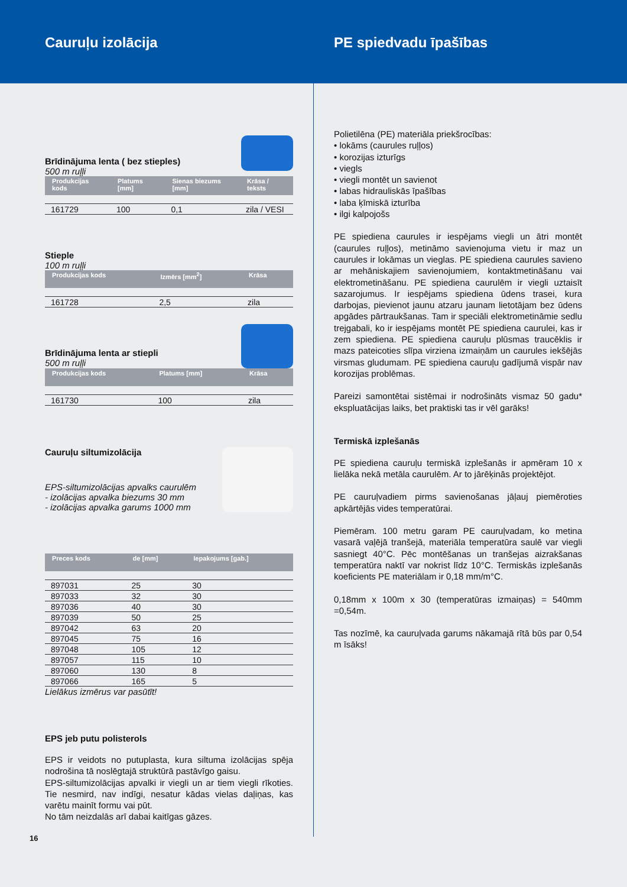Cauruļu izolācija PE spiedvadu īpašības
Brīdinājuma lenta ( bez stieples)
500 m ruļļi
| Produkcijas kods | Platums [mm] | Sienas biezums [mm] | Krāsa / teksts |
| --- | --- | --- | --- |
| 161729 | 100 | 0,1 | zila / VESI |
Stieple
100 m ruļļi
| Produkcijas kods | Izmērs [mm<sup>2</sup>] | Krāsa |
| --- | --- | --- |
| 161728 | 2,5 | zila |
Brīdinājuma lenta ar stiepli
500 m ruļļi
| Produkcijas kods | Platums [mm] | Krāsa |
| --- | --- | --- |
| 161730 | 100 | zila |
Cauruļu siltumizolācija
EPS-siltumizolācijas apvalks caurulēm
- izolācijas apvalka biezums 30 mm
- izolācijas apvalka garums 1000 mm
| Preces kods | de [mm] | Iepakojums [gab.] |
| --- | --- | --- |
| 897031 | 25 | 30 |
| 897033 | 32 | 30 |
| 897036 | 40 | 30 |
| 897039 | 50 | 25 |
| 897042 | 63 | 20 |
| 897045 | 75 | 16 |
| 897048 | 105 | 12 |
| 897057 | 115 | 10 |
| 897060 | 130 | 8 |
| 897066 | 165 | 5 |
Lielākus izmērus var pasūtīt!
EPS jeb putu polisterols
EPS ir veidots no putuplasta, kura siltuma izolācijas spēja nodrošina tā noslēgtajā struktūrā pastāvīgo gaisu.
EPS-siltumizolācijas apvalki ir viegli un ar tiem viegli rīkoties. Tie nesmird, nav indīgi, nesatur kādas vielas daļiņas, kas varētu mainīt formu vai pūt.
No tām neizdalās arī dabai kaitīgas gāzes.
16
Polietilēna (PE) materiāla priekšrocības:
• lokāms (caurules ruļļos)
• korozijas izturīgs
• viegls
• viegli montēt un savienot
• labas hidrauliskās īpašības
• laba ķīmiskā izturība
• ilgi kalpojošs
PE spiediena caurules ir iespējams viegli un ātri montēt (caurules ruļļos), metināmo savienojuma vietu ir maz un caurules ir lokāmas un vieglas. PE spiediena caurules savieno ar mehāniskajiem savienojumiem, kontaktmetināšanu vai elektrometināšanu. PE spiediena caurulēm ir viegli uztaisīt sazarojumus. Ir iespējams spiediena ūdens trasei, kura darbojas, pievienot jaunu atzaru jaunam lietotājam bez ūdens apgādes pārtraukšanas. Tam ir speciāli elektrometināmie sedlu trejgabali, ko ir iespējams montēt PE spiediena caurulei, kas ir zem spiediena. PE spiediena cauruļu plūsmas traucēklis ir mazs pateicoties slīpa virziena izmaiņām un caurules iekšējās virsmas gludumam. PE spiediena cauruļu gadījumā vispār nav korozijas problēmas.
Pareizi samontētai sistēmai ir nodrošināts vismaz 50 gadu* ekspluatācijas laiks, bet praktiski tas ir vēl garāks!
Termiskā izplešanās
PE spiediena cauruļu termiskā izplešanās ir apmēram 10 x lielāka nekā metāla caurulēm. Ar to jārēķinās projektējot.
PE cauruļvadiem pirms savienošanas jāļauj piemēroties apkārtējās vides temperatūrai.
Piemēram. 100 metru garam PE cauruļvadam, ko metina vasarā vaļējā tranšejā, materiāla temperatūra saulē var viegli sasniegt 40°C. Pēc montēšanas un tranšejas aizrakšanas temperatūra naktī var nokrist līdz 10°C. Termiskās izplešanās koeficients PE materiālam ir 0,18 mm/m°C.
0,18mm x 100m x 30 (temperatūras izmaiņas) = 540mm =0,54m.
Tas nozīmē, ka cauruļvada garums nākamajā rītā būs par 0,54 m īsāks!